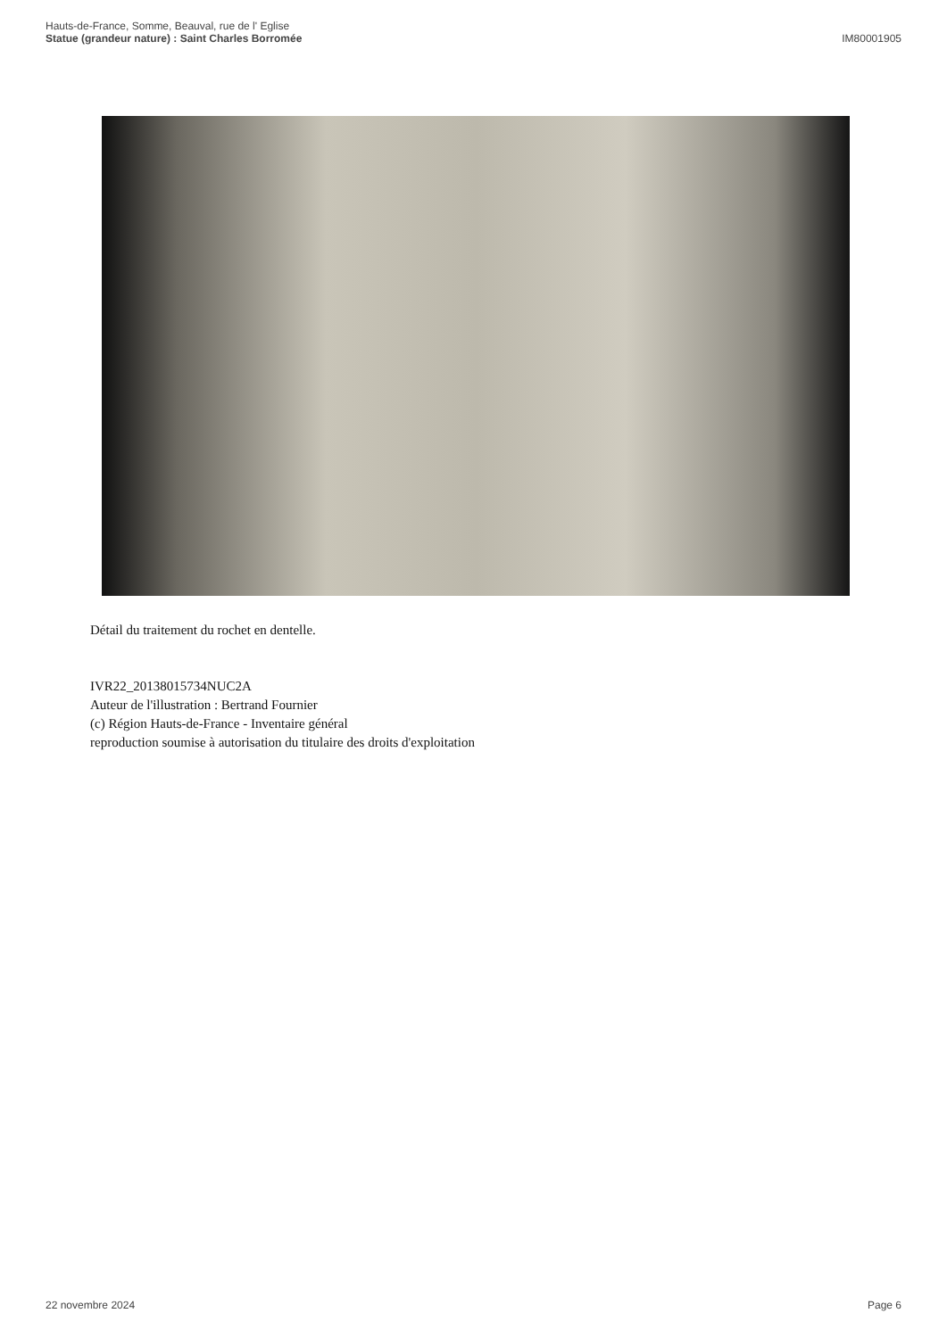Hauts-de-France, Somme, Beauval, rue de l' Eglise
Statue (grandeur nature) : Saint Charles Borromée
IM80001905
Détail du traitement du rochet en dentelle.
IVR22_20138015734NUC2A
Auteur de l'illustration : Bertrand Fournier
(c) Région Hauts-de-France - Inventaire général
reproduction soumise à autorisation du titulaire des droits d'exploitation
22 novembre 2024 Page 6